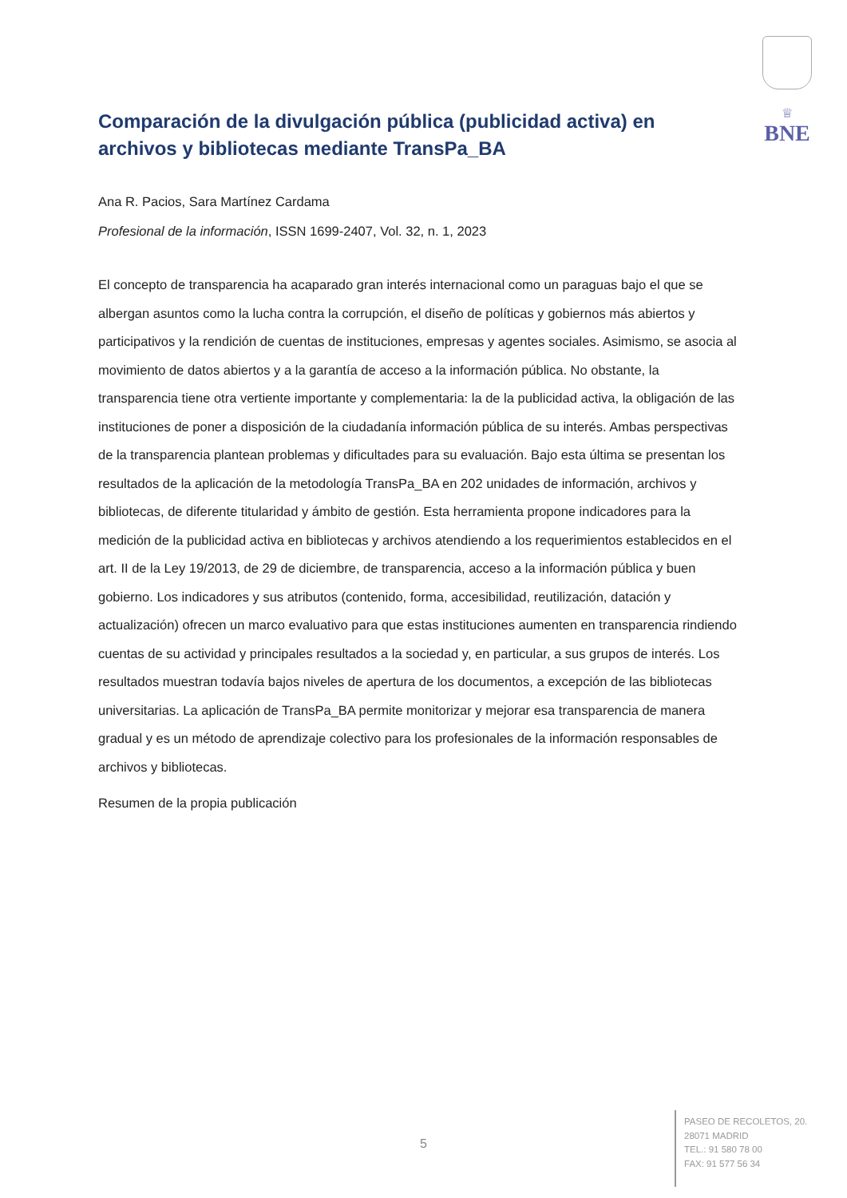♕
BNE
Comparación de la divulgación pública (publicidad activa) en archivos y bibliotecas mediante TransPa_BA
Ana R. Pacios, Sara Martínez Cardama
Profesional de la información, ISSN 1699-2407, Vol. 32, n. 1, 2023
El concepto de transparencia ha acaparado gran interés internacional como un paraguas bajo el que se albergan asuntos como la lucha contra la corrupción, el diseño de políticas y gobiernos más abiertos y participativos y la rendición de cuentas de instituciones, empresas y agentes sociales. Asimismo, se asocia al movimiento de datos abiertos y a la garantía de acceso a la información pública. No obstante, la transparencia tiene otra vertiente importante y complementaria: la de la publicidad activa, la obligación de las instituciones de poner a disposición de la ciudadanía información pública de su interés. Ambas perspectivas de la transparencia plantean problemas y dificultades para su evaluación. Bajo esta última se presentan los resultados de la aplicación de la metodología TransPa_BA en 202 unidades de información, archivos y bibliotecas, de diferente titularidad y ámbito de gestión. Esta herramienta propone indicadores para la medición de la publicidad activa en bibliotecas y archivos atendiendo a los requerimientos establecidos en el art. II de la Ley 19/2013, de 29 de diciembre, de transparencia, acceso a la información pública y buen gobierno. Los indicadores y sus atributos (contenido, forma, accesibilidad, reutilización, datación y actualización) ofrecen un marco evaluativo para que estas instituciones aumenten en transparencia rindiendo cuentas de su actividad y principales resultados a la sociedad y, en particular, a sus grupos de interés. Los resultados muestran todavía bajos niveles de apertura de los documentos, a excepción de las bibliotecas universitarias. La aplicación de TransPa_BA permite monitorizar y mejorar esa transparencia de manera gradual y es un método de aprendizaje colectivo para los profesionales de la información responsables de archivos y bibliotecas.
Resumen de la propia publicación
5
PASEO DE RECOLETOS, 20.
28071 MADRID
TEL.: 91 580 78 00
FAX: 91 577 56 34